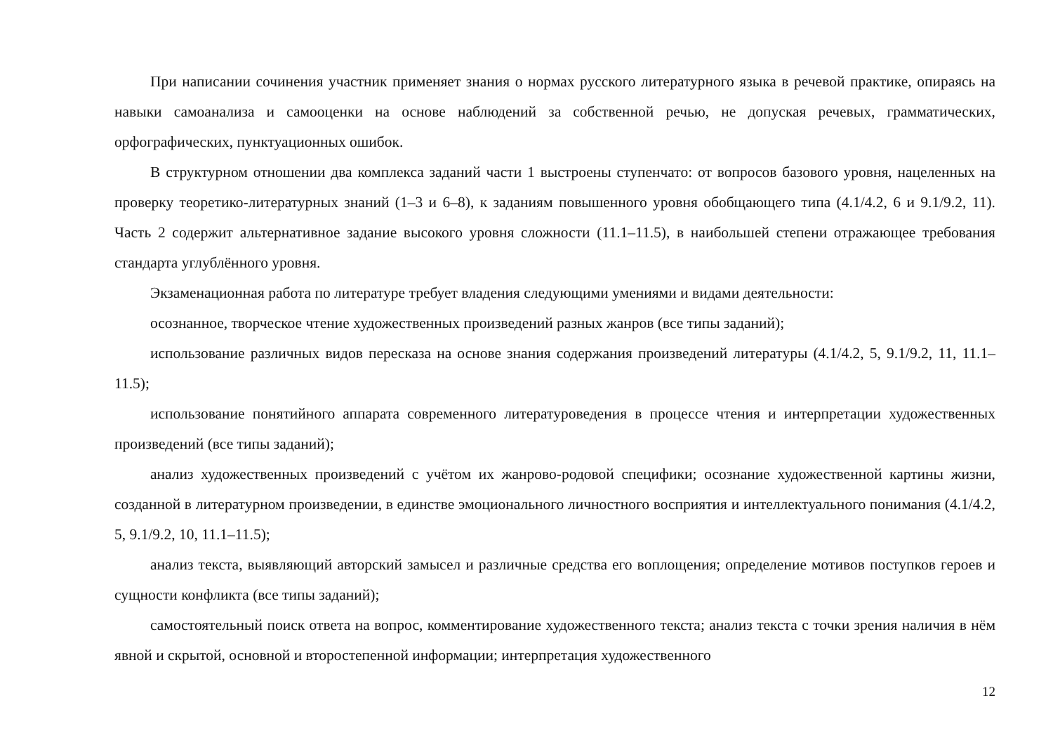При написании сочинения участник применяет знания о нормах русского литературного языка в речевой практике, опираясь на навыки самоанализа и самооценки на основе наблюдений за собственной речью, не допуская речевых, грамматических, орфографических, пунктуационных ошибок.
В структурном отношении два комплекса заданий части 1 выстроены ступенчато: от вопросов базового уровня, нацеленных на проверку теоретико-литературных знаний (1–3 и 6–8), к заданиям повышенного уровня обобщающего типа (4.1/4.2, 6 и 9.1/9.2, 11). Часть 2 содержит альтернативное задание высокого уровня сложности (11.1–11.5), в наибольшей степени отражающее требования стандарта углублённого уровня.
Экзаменационная работа по литературе требует владения следующими умениями и видами деятельности:
осознанное, творческое чтение художественных произведений разных жанров (все типы заданий);
использование различных видов пересказа на основе знания содержания произведений литературы (4.1/4.2, 5, 9.1/9.2, 11, 11.1– 11.5);
использование понятийного аппарата современного литературоведения в процессе чтения и интерпретации художественных произведений (все типы заданий);
анализ художественных произведений с учётом их жанрово-родовой специфики; осознание художественной картины жизни, созданной в литературном произведении, в единстве эмоционального личностного восприятия и интеллектуального понимания (4.1/4.2, 5, 9.1/9.2, 10, 11.1–11.5);
анализ текста, выявляющий авторский замысел и различные средства его воплощения; определение мотивов поступков героев и сущности конфликта (все типы заданий);
самостоятельный поиск ответа на вопрос, комментирование художественного текста; анализ текста с точки зрения наличия в нём явной и скрытой, основной и второстепенной информации; интерпретация художественного
12